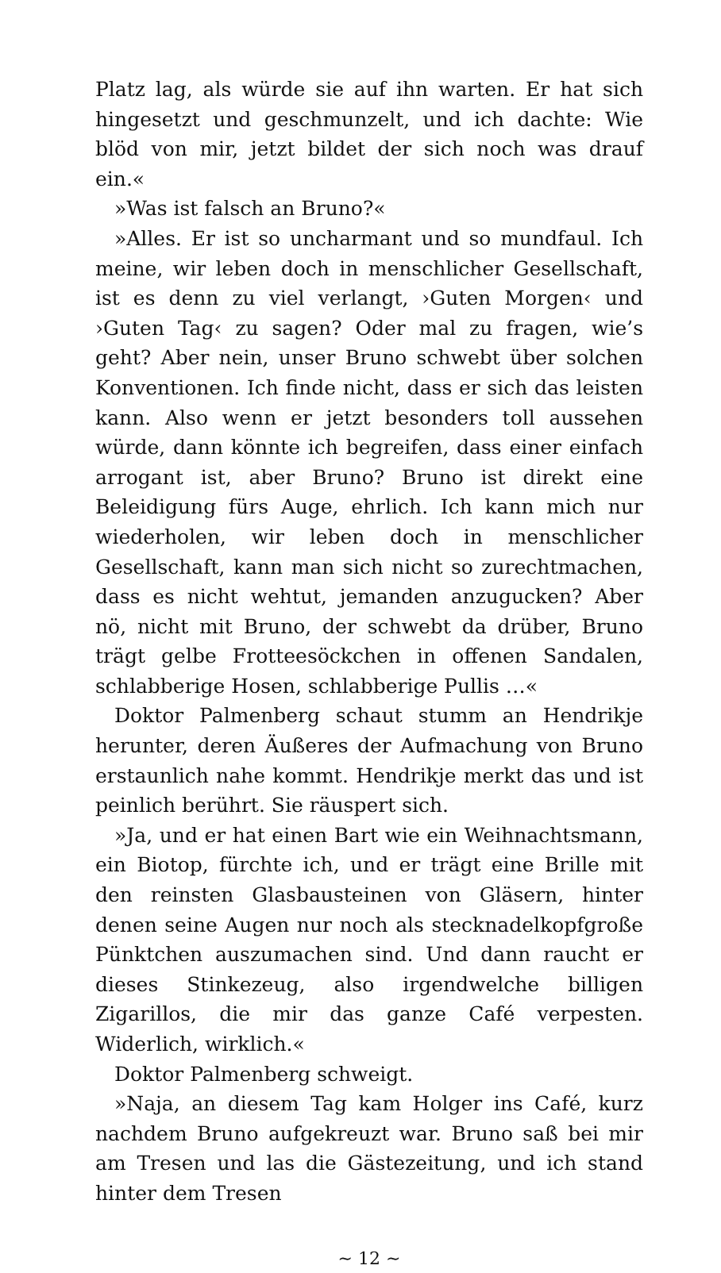Platz lag, als würde sie auf ihn warten. Er hat sich hingesetzt und geschmunzelt, und ich dachte: Wie blöd von mir, jetzt bildet der sich noch was drauf ein.«
»Was ist falsch an Bruno?«
»Alles. Er ist so uncharmant und so mundfaul. Ich meine, wir leben doch in menschlicher Gesellschaft, ist es denn zu viel verlangt, ›Guten Morgen‹ und ›Guten Tag‹ zu sagen? Oder mal zu fragen, wie’s geht? Aber nein, unser Bruno schwebt über solchen Konventionen. Ich finde nicht, dass er sich das leisten kann. Also wenn er jetzt besonders toll aussehen würde, dann könnte ich begreifen, dass einer einfach arrogant ist, aber Bruno? Bruno ist direkt eine Beleidigung fürs Auge, ehrlich. Ich kann mich nur wiederholen, wir leben doch in menschlicher Gesellschaft, kann man sich nicht so zurechtmachen, dass es nicht wehtut, jemanden anzugucken? Aber nö, nicht mit Bruno, der schwebt da drüber, Bruno trägt gelbe Frotteesöckchen in offenen Sandalen, schlabberige Hosen, schlabberige Pullis …«
Doktor Palmenberg schaut stumm an Hendrikje herunter, deren Äußeres der Aufmachung von Bruno erstaunlich nahe kommt. Hendrikje merkt das und ist peinlich berührt. Sie räuspert sich.
»Ja, und er hat einen Bart wie ein Weihnachtsmann, ein Biotop, fürchte ich, und er trägt eine Brille mit den reinsten Glasbausteinen von Gläsern, hinter denen seine Augen nur noch als stecknadelkopfgroße Pünktchen auszumachen sind. Und dann raucht er dieses Stinkezeug, also irgendwelche billigen Zigarillos, die mir das ganze Café verpesten. Widerlich, wirklich.«
Doktor Palmenberg schweigt.
»Naja, an diesem Tag kam Holger ins Café, kurz nachdem Bruno aufgekreuzt war. Bruno saß bei mir am Tresen und las die Gästezeitung, und ich stand hinter dem Tresen
~ 12 ~